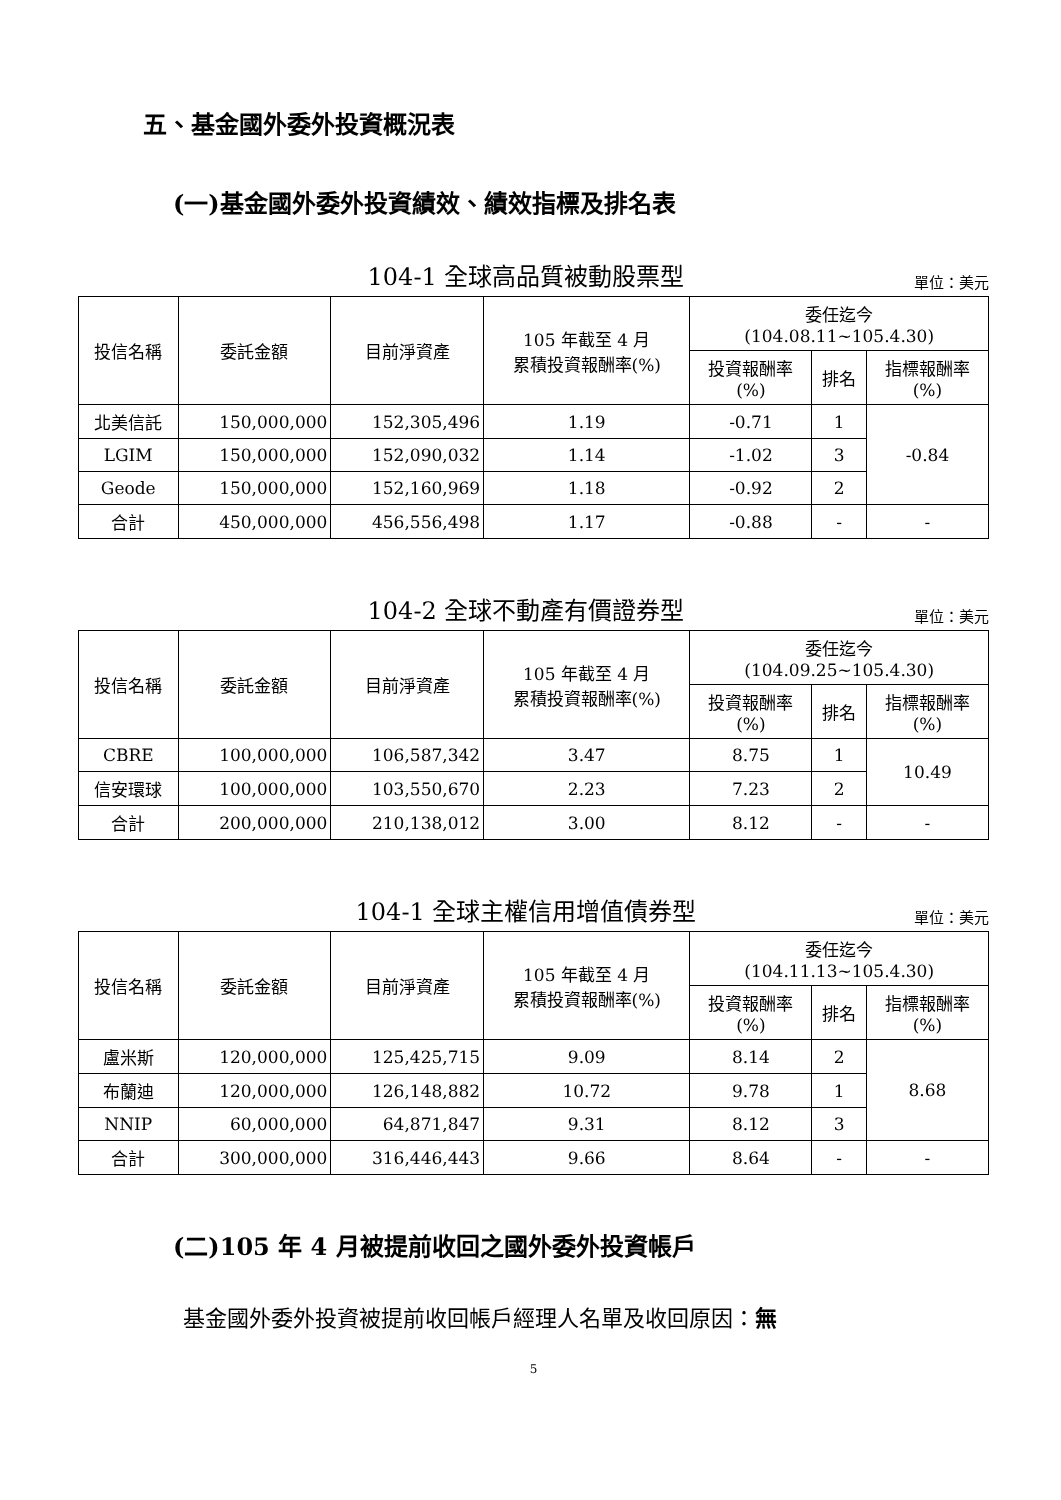五、基金國外委外投資概況表
(一)基金國外委外投資績效、績效指標及排名表
104-1 全球高品質被動股票型
單位：美元
| 投信名稱 | 委託金額 | 目前淨資產 | 105 年截至 4 月 累積投資報酬率(%) | 委任迄今 (104.08.11~105.4.30) | | |
| --- | --- | --- | --- | --- | --- | --- |
| | | | | 投資報酬率 (%) | 排名 | 指標報酬率 (%) |
| 北美信託 | 150,000,000 | 152,305,496 | 1.19 | -0.71 | 1 | -0.84 |
| LGIM | 150,000,000 | 152,090,032 | 1.14 | -1.02 | 3 | |
| Geode | 150,000,000 | 152,160,969 | 1.18 | -0.92 | 2 | |
| 合計 | 450,000,000 | 456,556,498 | 1.17 | -0.88 | - | - |
104-2 全球不動產有價證券型
單位：美元
| 投信名稱 | 委託金額 | 目前淨資產 | 105 年截至 4 月 累積投資報酬率(%) | 委任迄今 (104.09.25~105.4.30) | | |
| --- | --- | --- | --- | --- | --- | --- |
| | | | | 投資報酬率 (%) | 排名 | 指標報酬率 (%) |
| CBRE | 100,000,000 | 106,587,342 | 3.47 | 8.75 | 1 | 10.49 |
| 信安環球 | 100,000,000 | 103,550,670 | 2.23 | 7.23 | 2 | |
| 合計 | 200,000,000 | 210,138,012 | 3.00 | 8.12 | - | - |
104-1 全球主權信用增值債券型
單位：美元
| 投信名稱 | 委託金額 | 目前淨資產 | 105 年截至 4 月 累積投資報酬率(%) | 委任迄今 (104.11.13~105.4.30) | | |
| --- | --- | --- | --- | --- | --- | --- |
| | | | | 投資報酬率 (%) | 排名 | 指標報酬率 (%) |
| 盧米斯 | 120,000,000 | 125,425,715 | 9.09 | 8.14 | 2 | 8.68 |
| 布蘭迪 | 120,000,000 | 126,148,882 | 10.72 | 9.78 | 1 | |
| NNIP | 60,000,000 | 64,871,847 | 9.31 | 8.12 | 3 | |
| 合計 | 300,000,000 | 316,446,443 | 9.66 | 8.64 | - | - |
(二)105 年 4 月被提前收回之國外委外投資帳戶
基金國外委外投資被提前收回帳戶經理人名單及收回原因：無
5